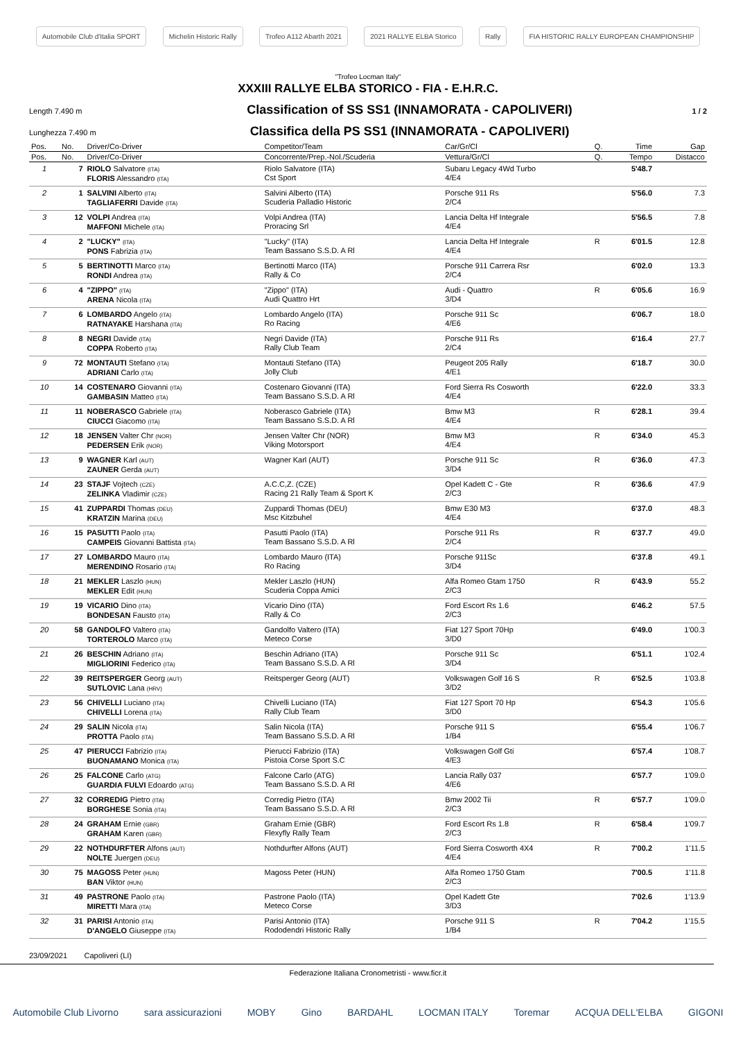Automobile Club d'Italia SPORT Michelin Historic Rally Trofeo A112 Abarth 2021 2021 RALLYE ELBA Storico Rally FIA HISTORIC RALLY EUROPEAN CHAMPIONSHIP
"Trofeo Locman Italy"
XXXIII RALLYE ELBA STORICO - FIA - E.H.R.C.
Length 7.490 m
Classification of SS SS1 (INNAMORATA - CAPOLIVERI)
1 / 2
Lunghezza 7.490 m
Classifica della PS SS1 (INNAMORATA - CAPOLIVERI)
| Pos. | No. | Driver/Co-Driver | Competitor/Team | Car/Gr/Cl | Q. | Time | Gap |
| --- | --- | --- | --- | --- | --- | --- | --- |
| Pos. | No. | Driver/Co-Driver | Concorrente/Prep.-Nol./Scuderia | Vettura/Gr/Cl | Q. | Tempo | Distacco |
| 1 | 7 | RIOLO Salvatore (ITA) FLORIS Alessandro (ITA) | Riolo Salvatore (ITA) Cst Sport | Subaru Legacy 4Wd Turbo 4/E4 | | 5'48.7 | |
| 2 | 1 | SALVINI Alberto (ITA) TAGLIAFERRI Davide (ITA) | Salvini Alberto (ITA) Scuderia Palladio Historic | Porsche 911 Rs 2/C4 | | 5'56.0 | 7.3 |
| 3 | 12 | VOLPI Andrea (ITA) MAFFONI Michele (ITA) | Volpi Andrea (ITA) Proracing Srl | Lancia Delta Hf Integrale 4/E4 | | 5'56.5 | 7.8 |
| 4 | 2 | "LUCKY" (ITA) PONS Fabrizia (ITA) | "Lucky" (ITA) Team Bassano S.S.D. A Rl | Lancia Delta Hf Integrale 4/E4 | R | 6'01.5 | 12.8 |
| 5 | 5 | BERTINOTTI Marco (ITA) RONDI Andrea (ITA) | Bertinotti Marco (ITA) Rally & Co | Porsche 911 Carrera Rsr 2/C4 | | 6'02.0 | 13.3 |
| 6 | 4 | "ZIPPO" (ITA) ARENA Nicola (ITA) | "Zippo" (ITA) Audi Quattro Hrt | Audi - Quattro 3/D4 | R | 6'05.6 | 16.9 |
| 7 | 6 | LOMBARDO Angelo (ITA) RATNAYAKE Harshana (ITA) | Lombardo Angelo (ITA) Ro Racing | Porsche 911 Sc 4/E6 | | 6'06.7 | 18.0 |
| 8 | 8 | NEGRI Davide (ITA) COPPA Roberto (ITA) | Negri Davide (ITA) Rally Club Team | Porsche 911 Rs 2/C4 | | 6'16.4 | 27.7 |
| 9 | 72 | MONTAUTI Stefano (ITA) ADRIANI Carlo (ITA) | Montauti Stefano (ITA) Jolly Club | Peugeot 205 Rally 4/E1 | | 6'18.7 | 30.0 |
| 10 | 14 | COSTENARO Giovanni (ITA) GAMBASIN Matteo (ITA) | Costenaro Giovanni (ITA) Team Bassano S.S.D. A Rl | Ford Sierra Rs Cosworth 4/E4 | | 6'22.0 | 33.3 |
| 11 | 11 | NOBERASCO Gabriele (ITA) CIUCCI Giacomo (ITA) | Noberasco Gabriele (ITA) Team Bassano S.S.D. A Rl | Bmw M3 4/E4 | R | 6'28.1 | 39.4 |
| 12 | 18 | JENSEN Valter Chr (NOR) PEDERSEN Erik (NOR) | Jensen Valter Chr (NOR) Viking Motorsport | Bmw M3 4/E4 | R | 6'34.0 | 45.3 |
| 13 | 9 | WAGNER Karl (AUT) ZAUNER Gerda (AUT) | Wagner Karl (AUT) | Porsche 911 Sc 3/D4 | R | 6'36.0 | 47.3 |
| 14 | 23 | STAJF Vojtech (CZE) ZELINKA Vladimir (CZE) | A.C.C,Z. (CZE) Racing 21 Rally Team & Sport K | Opel Kadett C - Gte 2/C3 | R | 6'36.6 | 47.9 |
| 15 | 41 | ZUPPARDI Thomas (DEU) KRATZIN Marina (DEU) | Zuppardi Thomas (DEU) Msc Kitzbuhel | Bmw E30 M3 4/E4 | | 6'37.0 | 48.3 |
| 16 | 15 | PASUTTI Paolo (ITA) CAMPEIS Giovanni Battista (ITA) | Pasutti Paolo (ITA) Team Bassano S.S.D. A Rl | Porsche 911 Rs 2/C4 | R | 6'37.7 | 49.0 |
| 17 | 27 | LOMBARDO Mauro (ITA) MERENDINO Rosario (ITA) | Lombardo Mauro (ITA) Ro Racing | Porsche 911Sc 3/D4 | | 6'37.8 | 49.1 |
| 18 | 21 | MEKLER Laszlo (HUN) MEKLER Edit (HUN) | Mekler Laszlo (HUN) Scuderia Coppa Amici | Alfa Romeo Gtam 1750 2/C3 | R | 6'43.9 | 55.2 |
| 19 | 19 | VICARIO Dino (ITA) BONDESAN Fausto (ITA) | Vicario Dino (ITA) Rally & Co | Ford Escort Rs 1.6 2/C3 | | 6'46.2 | 57.5 |
| 20 | 58 | GANDOLFO Valtero (ITA) TORTEROLO Marco (ITA) | Gandolfo Valtero (ITA) Meteco Corse | Fiat 127 Sport 70Hp 3/D0 | | 6'49.0 | 1'00.3 |
| 21 | 26 | BESCHIN Adriano (ITA) MIGLIORINI Federico (ITA) | Beschin Adriano (ITA) Team Bassano S.S.D. A Rl | Porsche 911 Sc 3/D4 | | 6'51.1 | 1'02.4 |
| 22 | 39 | REITSPERGER Georg (AUT) SUTLOVIC Lana (HRV) | Reitsperger Georg (AUT) | Volkswagen Golf 16 S 3/D2 | R | 6'52.5 | 1'03.8 |
| 23 | 56 | CHIVELLI Luciano (ITA) CHIVELLI Lorena (ITA) | Chivelli Luciano (ITA) Rally Club Team | Fiat 127 Sport 70 Hp 3/D0 | | 6'54.3 | 1'05.6 |
| 24 | 29 | SALIN Nicola (ITA) PROTTA Paolo (ITA) | Salin Nicola (ITA) Team Bassano S.S.D. A Rl | Porsche 911 S 1/B4 | | 6'55.4 | 1'06.7 |
| 25 | 47 | PIERUCCI Fabrizio (ITA) BUONAMANO Monica (ITA) | Pierucci Fabrizio (ITA) Pistoia Corse Sport S.C | Volkswagen Golf Gti 4/E3 | | 6'57.4 | 1'08.7 |
| 26 | 25 | FALCONE Carlo (ATG) GUARDIA FULVI Edoardo (ATG) | Falcone Carlo (ATG) Team Bassano S.S.D. A Rl | Lancia Rally 037 4/E6 | | 6'57.7 | 1'09.0 |
| 27 | 32 | CORREDIG Pietro (ITA) BORGHESE Sonia (ITA) | Corredig Pietro (ITA) Team Bassano S.S.D. A Rl | Bmw 2002 Tii 2/C3 | R | 6'57.7 | 1'09.0 |
| 28 | 24 | GRAHAM Ernie (GBR) GRAHAM Karen (GBR) | Graham Ernie (GBR) Flexyfly Rally Team | Ford Escort Rs 1.8 2/C3 | R | 6'58.4 | 1'09.7 |
| 29 | 22 | NOTHDURFTER Alfons (AUT) NOLTE Juergen (DEU) | Nothdurfter Alfons (AUT) | Ford Sierra Cosworth 4X4 4/E4 | R | 7'00.2 | 1'11.5 |
| 30 | 75 | MAGOSS Peter (HUN) BAN Viktor (HUN) | Magoss Peter (HUN) | Alfa Romeo 1750 Gtam 2/C3 | | 7'00.5 | 1'11.8 |
| 31 | 49 | PASTRONE Paolo (ITA) MIRETTI Mara (ITA) | Pastrone Paolo (ITA) Meteco Corse | Opel Kadett Gte 3/D3 | | 7'02.6 | 1'13.9 |
| 32 | 31 | PARISI Antonio (ITA) D'ANGELO Giuseppe (ITA) | Parisi Antonio (ITA) Rododendri Historic Rally | Porsche 911 S 1/B4 | R | 7'04.2 | 1'15.5 |
23/09/2021 Capoliveri (LI)
Federazione Italiana Cronometristi - www.ficr.it
Automobile Club Livorno sara assicurazioni MOBY Gino BARDAHL LOCMAN ITALY Toremar ACQUA DELL'ELBA GIGONI